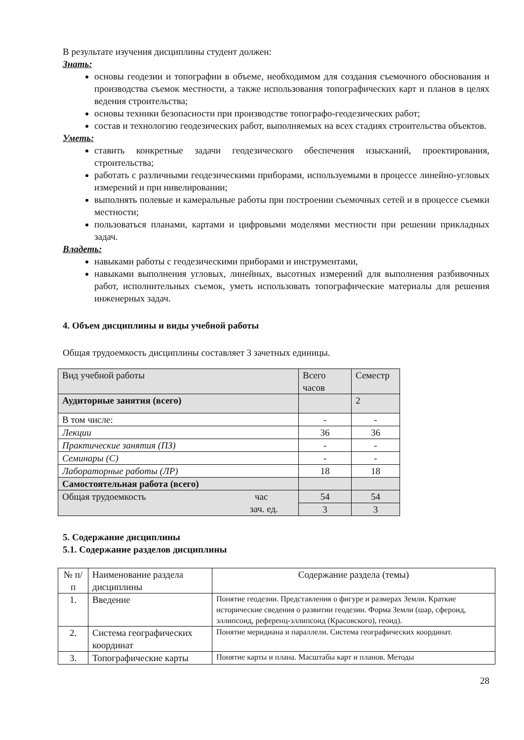В результате изучения дисциплины студент должен:
Знать:
основы геодезии и топографии в объеме, необходимом для создания съемочного обоснования и производства съемок местности, а также использования топографических карт и планов в целях ведения строительства;
основы техники безопасности при производстве топографо-геодезических работ;
состав и технологию геодезических работ, выполняемых на всех стадиях строительства объектов.
Уметь:
ставить конкретные задачи геодезического обеспечения изысканий, проектирования, строительства;
работать с различными геодезическими приборами, используемыми в процессе линейно-угловых измерений и при нивелировании;
выполнять полевые и камеральные работы при построении съемочных сетей и в процессе съемки местности;
пользоваться планами, картами и цифровыми моделями местности при решении прикладных задач.
Владеть:
навыками работы с геодезическими приборами и инструментами,
навыками выполнения угловых, линейных, высотных измерений для выполнения разбивочных работ, исполнительных съемок, уметь использовать топографические материалы для решения инженерных задач.
4. Объем дисциплины и виды учебной работы
Общая трудоемкость дисциплины составляет 3 зачетных единицы.
| Вид учебной работы | Всего часов | Семестр |
| Аудиторные занятия (всего) | | 2 |
| В том числе: | - | - |
| Лекции | 36 | 36 |
| Практические занятия (ПЗ) | - | - |
| Семинары (С) | - | - |
| Лабораторные работы (ЛР) | 18 | 18 |
| Самостоятельная работа (всего) | | |
| Общая трудоемкость час зач. ед. | 54 | 54 |
| | 3 | 3 |
5. Содержание дисциплины
5.1. Содержание разделов дисциплины
| № п/п | Наименование раздела дисциплины | Содержание раздела (темы) |
| 1. | Введение | Понятие геодезии. Представления о фигуре и размерах Земли. Краткие исторические сведения о развитии геодезии. Форма Земли (шар, сфероид, эллипсоид, референц-эллипсоид (Красовского), геоид). |
| 2. | Система географических координат | Понятие меридиана и параллели. Система географических координат. |
| 3. | Топографические карты | Понятие карты и плана. Масштабы карт и планов. Методы |
28